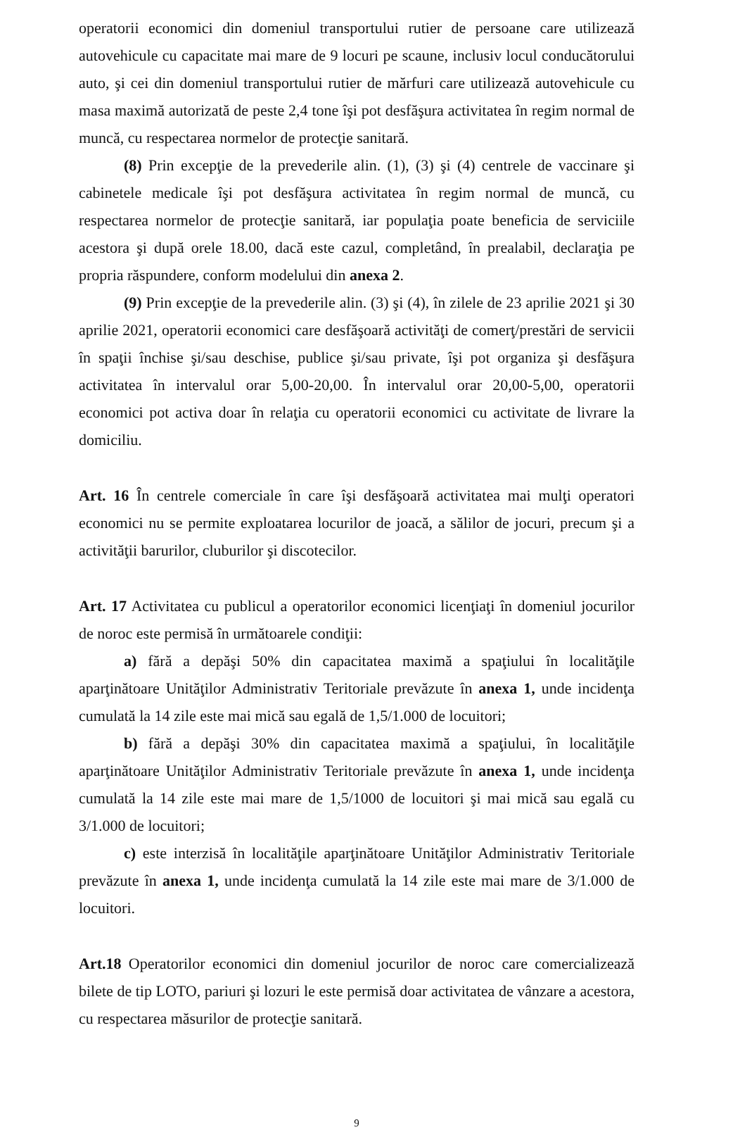operatorii economici din domeniul transportului rutier de persoane care utilizează autovehicule cu capacitate mai mare de 9 locuri pe scaune, inclusiv locul conducătorului auto, şi cei din domeniul transportului rutier de mărfuri care utilizează autovehicule cu masa maximă autorizată de peste 2,4 tone îşi pot desfăşura activitatea în regim normal de muncă, cu respectarea normelor de protecţie sanitară.
(8) Prin excepţie de la prevederile alin. (1), (3) şi (4) centrele de vaccinare şi cabinetele medicale îşi pot desfăşura activitatea în regim normal de muncă, cu respectarea normelor de protecţie sanitară, iar populaţia poate beneficia de serviciile acestora şi după orele 18.00, dacă este cazul, completând, în prealabil, declaraţia pe propria răspundere, conform modelului din anexa 2.
(9) Prin excepţie de la prevederile alin. (3) şi (4), în zilele de 23 aprilie 2021 şi 30 aprilie 2021, operatorii economici care desfăşoară activităţi de comerţ/prestări de servicii în spaţii închise şi/sau deschise, publice şi/sau private, îşi pot organiza şi desfăşura activitatea în intervalul orar 5,00-20,00. În intervalul orar 20,00-5,00, operatorii economici pot activa doar în relaţia cu operatorii economici cu activitate de livrare la domiciliu.
Art. 16 În centrele comerciale în care îşi desfăşoară activitatea mai mulţi operatori economici nu se permite exploatarea locurilor de joacă, a sălilor de jocuri, precum şi a activităţii barurilor, cluburilor şi discotecilor.
Art. 17 Activitatea cu publicul a operatorilor economici licenţiaţi în domeniul jocurilor de noroc este permisă în următoarele condiţii:
a) fără a depăşi 50% din capacitatea maximă a spaţiului în localităţile aparţinătoare Unităţilor Administrativ Teritoriale prevăzute în anexa 1, unde incidenţa cumulată la 14 zile este mai mică sau egală de 1,5/1.000 de locuitori;
b) fără a depăşi 30% din capacitatea maximă a spaţiului, în localităţile aparţinătoare Unităţilor Administrativ Teritoriale prevăzute în anexa 1, unde incidenţa cumulată la 14 zile este mai mare de 1,5/1000 de locuitori şi mai mică sau egală cu 3/1.000 de locuitori;
c) este interzisă în localităţile aparţinătoare Unităţilor Administrativ Teritoriale prevăzute în anexa 1, unde incidenţa cumulată la 14 zile este mai mare de 3/1.000 de locuitori.
Art.18 Operatorilor economici din domeniul jocurilor de noroc care comercializează bilete de tip LOTO, pariuri şi lozuri le este permisă doar activitatea de vânzare a acestora, cu respectarea măsurilor de protecţie sanitară.
9